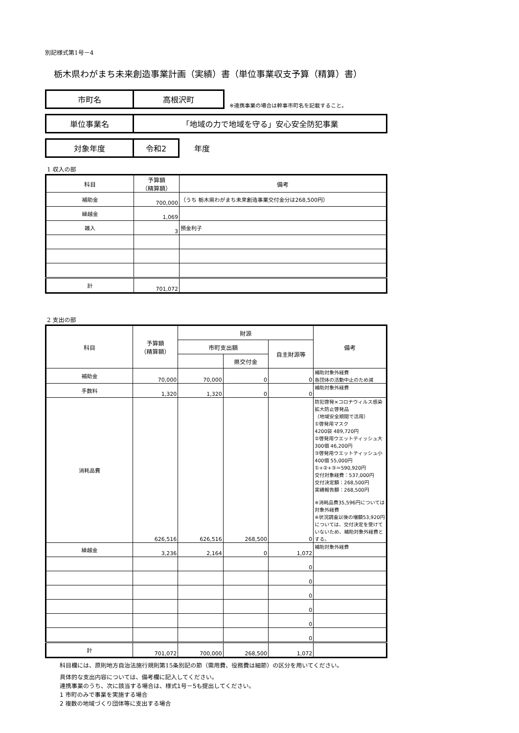別記様式第1号－4
栃木県わがまち未来創造事業計画（実績）書（単位事業収支予算（精算）書）
| 市町名 | 高根沢町 |
※連携事業の場合は幹事市町名を記載すること。
| 単位事業名 | 「地域の力で地域を守る」安心安全防犯事業 |
| 対象年度 | 令和2 |
年度
1 収入の部
| 科目 | 予算額 （精算額） | 備考 |
| --- | --- | --- |
| 補助金 | 700,000 | （うち 栃木県わがまち未来創造事業交付金分は268,500円） |
| 繰越金 | 1,069 | |
| 雑入 | 3 | 預金利子 |
| 計 | 701,072 | |
2 支出の部
| 科目 | 予算額 （精算額） | 財源 | | | 備考 |
| --- | --- | --- | --- | --- | --- |
| | | 市町支出額 | | 自主財源等 | |
| | | | 県交付金 | | |
| 補助金 | 70,000 | 70,000 | 0 | 0 | 補助対象外経費 各団体の活動中止のため減 |
| 手数料 | 1,320 | 1,320 | 0 | 0 | 補助対象外経費 |
| 消耗品費 | 626,516 | 626,516 | 268,500 | 0 | 防犯啓発×コロナウィルス感染拡大防止啓発品 （地域安全期間で活用） ①啓発用マスク 4200袋 489,720円 ②啓発用ウエットティッシュ大 300個 46,200円 ③啓発用ウエットティッシュ小 400個 55,000円 ①+②+③＝590,920円 交付対象経費：537,000円 交付決定額：268,500円 実績報告額：268,500円 ※消耗品費35,596円については対象外経費 ※状況調査以後の増額53,920円については、交付決定を受けていないため、補助対象外経費とする。 |
| 繰越金 | 3,236 | 2,164 | 0 | 1,072 | 補助対象外経費 |
| | | | | 0 | |
| | | | | 0 | |
| | | | | 0 | |
| | | | | 0 | |
| | | | | 0 | |
| | | | | 0 | |
| 計 | 701,072 | 700,000 | 268,500 | 1,072 | |
科目欄には、原則地方自治法施行規則第15条別記の節（需用費、役務費は細節）の区分を用いてください。
具体的な支出内容については、備考欄に記入してください。
連携事業のうち、次に該当する場合は、様式1号－5も提出してください。
1 市町のみで事業を実施する場合
2 複数の地域づくり団体等に支出する場合